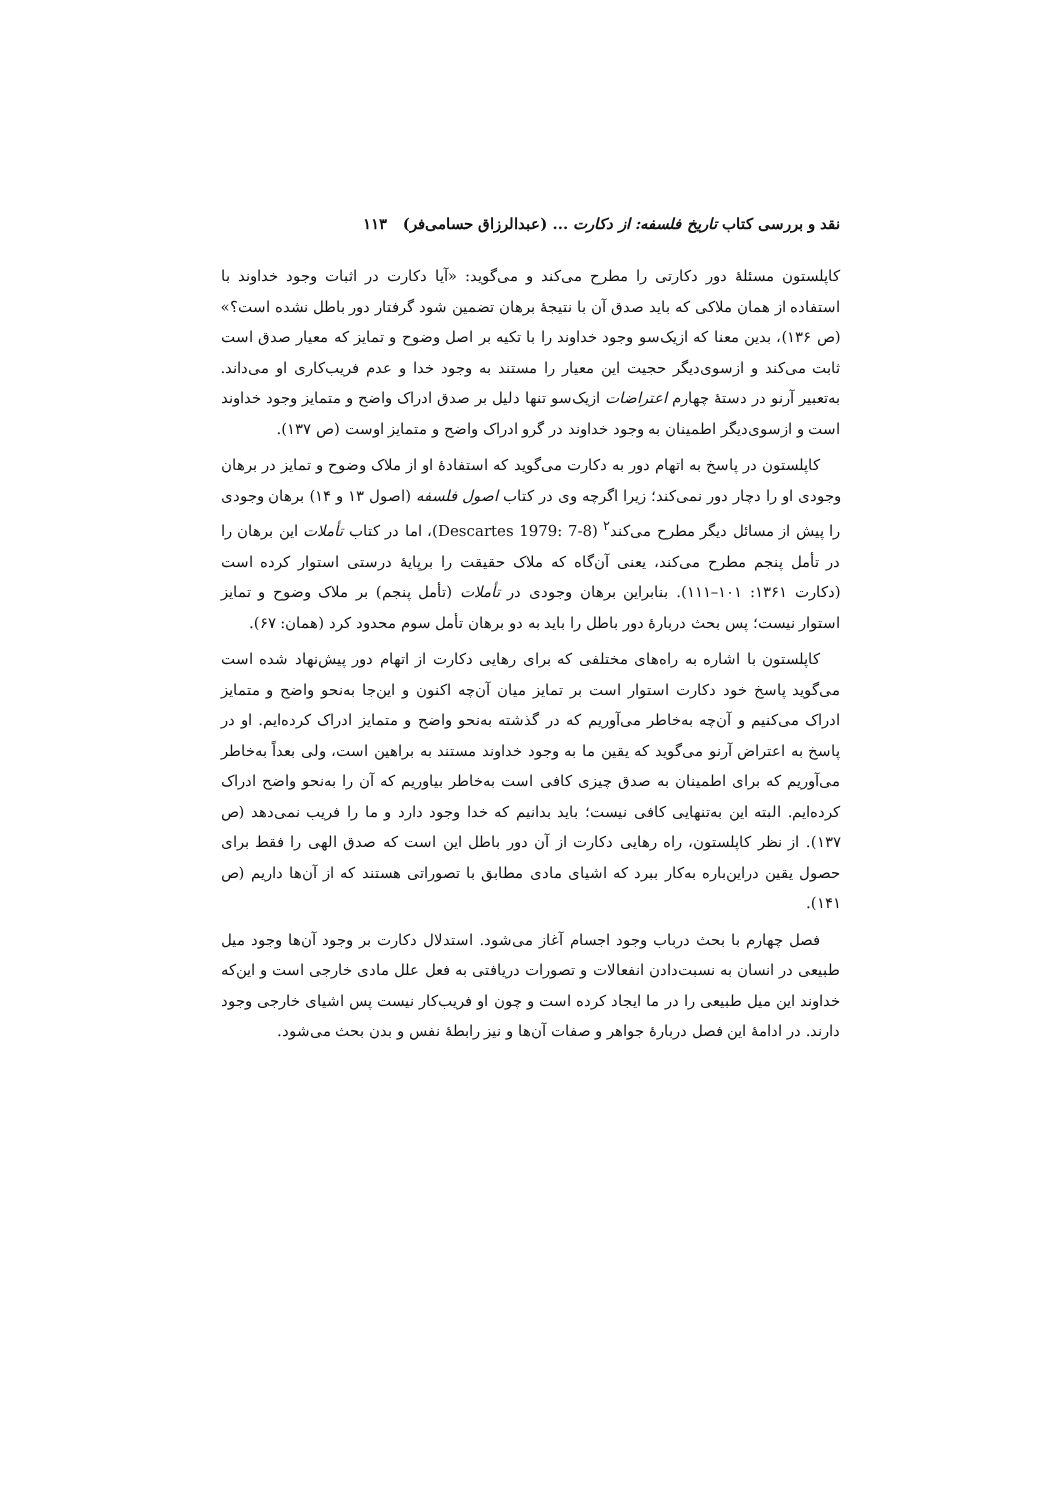نقد و بررسی کتاب تاریخ فلسفه: از دکارت ... (عبدالرزاق حسامی‌فر) ۱۱۳
کاپلستون مسئلهٔ دور دکارتی را مطرح می‌کند و می‌گوید: «آیا دکارت در اثبات وجود خداوند با استفاده از همان ملاکی که باید صدق آن با نتیجهٔ برهان تضمین شود گرفتار دور باطل نشده است؟» (ص ۱۳۶)، بدین معنا که ازیک‌سو وجود خداوند را با تکیه بر اصل وضوح و تمایز که معیار صدق است ثابت می‌کند و ازسوی‌دیگر حجیت این معیار را مستند به وجود خدا و عدم فریب‌کاری او می‌داند. به‌تعبیر آرنو در دستهٔ چهارم اعتراضات ازیک‌سو تنها دلیل بر صدق ادراک واضح و متمایز وجود خداوند است و ازسوی‌دیگر اطمینان به وجود خداوند در گرو ادراک واضح و متمایز اوست (ص ۱۳۷).
کاپلستون در پاسخ به اتهام دور به دکارت می‌گوید که استفادهٔ او از ملاک وضوح و تمایز در برهان وجودی او را دچار دور نمی‌کند؛ زیرا اگرچه وی در کتاب اصول فلسفه (اصول ۱۳ و ۱۴) برهان وجودی را پیش از مسائل دیگر مطرح می‌کند<sup>۲</sup> (Descartes 1979: 7-8)، اما در کتاب تأملات این برهان را در تأمل پنجم مطرح می‌کند، یعنی آن‌گاه که ملاک حقیقت را برپایهٔ درستی استوار کرده است (دکارت ۱۳۶۱: ۱۰۱–۱۱۱). بنابراین برهان وجودی در تأملات (تأمل پنجم) بر ملاک وضوح و تمایز استوار نیست؛ پس بحث دربارهٔ دور باطل را باید به دو برهان تأمل سوم محدود کرد (همان: ۶۷).
کاپلستون با اشاره به راه‌های مختلفی که برای رهایی دکارت از اتهام دور پیش‌نهاد شده است می‌گوید پاسخ خود دکارت استوار است بر تمایز میان آن‌چه اکنون و این‌جا به‌نحو واضح و متمایز ادراک می‌کنیم و آن‌چه به‌خاطر می‌آوریم که در گذشته به‌نحو واضح و متمایز ادراک کرده‌ایم. او در پاسخ به اعتراض آرنو می‌گوید که یقین ما به وجود خداوند مستند به براهین است، ولی بعداً به‌خاطر می‌آوریم که برای اطمینان به صدق چیزی کافی است به‌خاطر بیاوریم که آن را به‌نحو واضح ادراک کرده‌ایم. البته این به‌تنهایی کافی نیست؛ باید بدانیم که خدا وجود دارد و ما را فریب نمی‌دهد (ص ۱۳۷). از نظر کاپلستون، راه رهایی دکارت از آن دور باطل این است که صدق الهی را فقط برای حصول یقین دراین‌باره به‌کار ببرد که اشیای مادی مطابق با تصوراتی هستند که از آن‌ها داریم (ص ۱۴۱).
فصل چهارم با بحث درباب وجود اجسام آغاز می‌شود. استدلال دکارت بر وجود آن‌ها وجود میل طبیعی در انسان به نسبت‌دادن انفعالات و تصورات دریافتی به فعل علل مادی خارجی است و این‌که خداوند این میل طبیعی را در ما ایجاد کرده است و چون او فریب‌کار نیست پس اشیای خارجی وجود دارند. در ادامهٔ این فصل دربارهٔ جواهر و صفات آن‌ها و نیز رابطهٔ نفس و بدن بحث می‌شود.